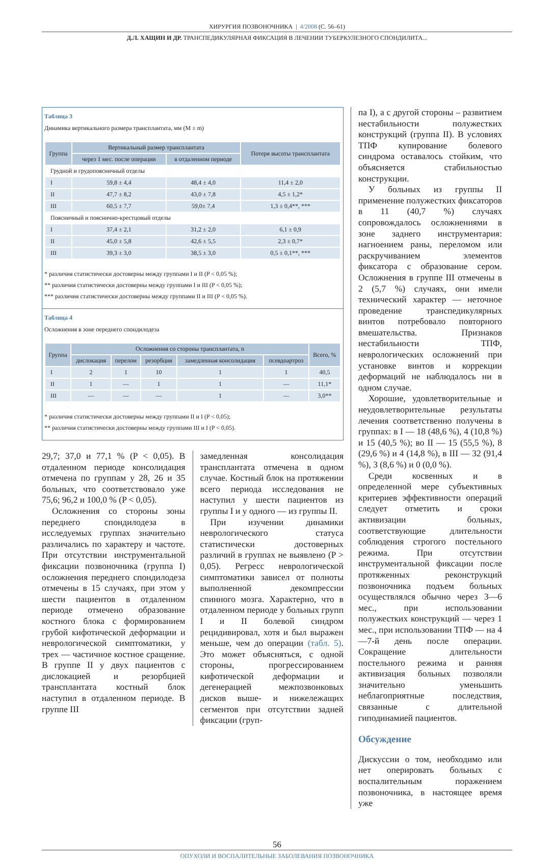ХИРУРГИЯ ПОЗВОНОЧНИКА | 4/2008 (С. 56–61)
Д.Л. ХАЩИН И ДР. ТРАНСПЕДИКУЛЯРНАЯ ФИКСАЦИЯ В ЛЕЧЕНИИ ТУБЕРКУЛЕЗНОГО СПОНДИЛИТА...
Таблица 3
Динамика вертикального размера трансплантата, мм (M ± m)
| Группа | Вертикальный размер трансплантата | | Потеря высоты трансплантата |
| --- | --- | --- | --- |
| | через 1 мес. после операции | в отдаленном периоде | |
| Грудной и грудопоясничный отделы | | | |
| I | 59,8 ± 4,4 | 48,4 ± 4,0 | 11,4 ± 2,0 |
| II | 47,7 ± 8,2 | 43,0 ± 7,8 | 4,5 ± 1,2* |
| III | 60,5 ± 7,7 | 59,0± 7,4 | 1,3 ± 0,4**, *** |
| Поясничный и пояснично-крестцовый отделы | | | |
| I | 37,4 ± 2,1 | 31,2 ± 2,0 | 6,1 ± 0,9 |
| II | 45,0 ± 5,8 | 42,6 ± 5,5 | 2,3 ± 0,7* |
| III | 39,3 ± 3,0 | 38,5 ± 3,0 | 0,5 ± 0,1**, *** |
* различия статистически достоверны между группами I и II (P < 0,05 %);
** различия статистически достоверны между группами I и III (P < 0,05 %);
*** различия статистически достоверны между группами II и III (P < 0,05 %).
Таблица 4
Осложнения в зоне переднего спондилодеза
| Группа | Осложнения со стороны трансплантата, n | | | | | Всего, % |
| --- | --- | --- | --- | --- | --- | --- |
| | дислокация | перелом | резорбция | замедленная консолидация | псевдоартроз | |
| I | 2 | 1 | 10 | 1 | 1 | 40,5 |
| II | 1 | — | 1 | 1 | — | 11,1* |
| III | — | — | — | 1 | — | 3,0** |
* различия статистически достоверны между группами II и I (P < 0,05);
** различия статистически достоверны между группами III и I (P < 0,05).
29,7; 37,0 и 77,1 % (P < 0,05). В отдаленном периоде консолидация отмечена по группам у 28, 26 и 35 больных, что соответствовало уже 75,6; 96,2 и 100,0 % (P < 0,05).
Осложнения со стороны зоны переднего спондилодеза в исследуемых группах значительно различались по характеру и частоте. При отсутствии инструментальной фиксации позвоночника (группа I) осложнения переднего спондилодеза отмечены в 15 случаях, при этом у шести пациентов в отдаленном периоде отмечено образование костного блока с формированием грубой кифотической деформации и неврологической симптоматики, у трех — частичное костное сращение. В группе II у двух пациентов с дислокацией и резорбцией трансплантата костный блок наступил в отдаленном периоде. В группе III
замедленная консолидация трансплантата отмечена в одном случае. Костный блок на протяжении всего периода исследования не наступил у шести пациентов из группы I и у одного — из группы II.
При изучении динамики неврологического статуса статистически достоверных различий в группах не выявлено (P > 0,05). Регресс неврологической симптоматики зависел от полноты выполненной декомпрессии спинного мозга. Характерно, что в отдаленном периоде у больных групп I и II болевой синдром рецидивировал, хотя и был выражен меньше, чем до операции (табл. 5). Это может объясняться, с одной стороны, прогрессированием кифотической деформации и дегенерацией межпозвонковых дисков выше- и нижележащих сегментов при отсутствии задней фиксации (груп-
па I), а с другой стороны – развитием нестабильности полужестких конструкций (группа II). В условиях ТПФ купирование болевого синдрома оставалось стойким, что объясняется стабильностью конструкции.
У больных из группы II применение полужестких фиксаторов в 11 (40,7 %) случаях сопровождалось осложнениями в зоне заднего инструментария: нагноением раны, переломом или раскручиванием элементов фиксатора с образование сером. Осложнения в группе III отмечены в 2 (5,7 %) случаях, они имели технический характер — неточное проведение транспедикулярных винтов потребовало повторного вмешательства. Признаков нестабильности ТПФ, неврологических осложнений при установке винтов и коррекции деформаций не наблюдалось ни в одном случае.
Хорошие, удовлетворительные и неудовлетворительные результаты лечения соответственно получены в группах: в I — 18 (48,6 %), 4 (10,8 %) и 15 (40,5 %); во II — 15 (55,5 %), 8 (29,6 %) и 4 (14,8 %), в III — 32 (91,4 %), 3 (8,6 %) и 0 (0,0 %).
Среди косвенных и в определенной мере субъективных критериев эффективности операций следует отметить и сроки активизации больных, соответствующие длительности соблюдения строгого постельного режима. При отсутствии инструментальной фиксации после протяженных реконструкций позвоночника подъем больных осуществлялся обычно через 3—6 мес., при использовании полужестких конструкций — через 1 мес., при использовании ТПФ — на 4—7-й день после операции. Сокращение длительности постельного режима и ранняя активизация больных позволяли значительно уменьшить неблагоприятные последствия, связанные с длительной гиподинамией пациентов.
Обсуждение
Дискуссии о том, необходимо или нет оперировать больных с воспалительным поражением позвоночника, в настоящее время уже
56
ОПУХОЛИ И ВОСПАЛИТЕЛЬНЫЕ ЗАБОЛЕВАНИЯ ПОЗВОНОЧНИКА